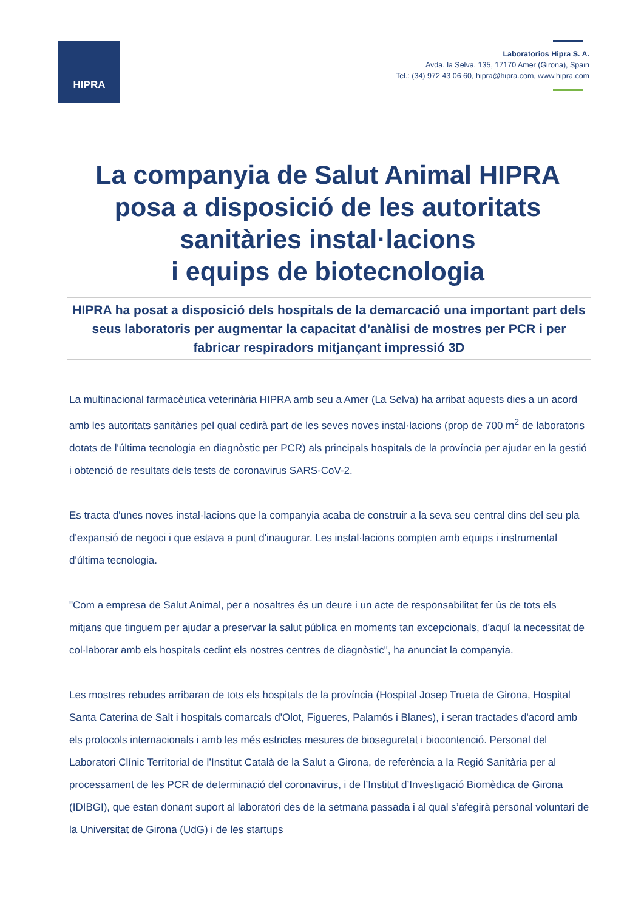HIPRA
Laboratorios Hipra S. A.
Avda. la Selva. 135, 17170 Amer (Girona), Spain
Tel.: (34) 972 43 06 60, hipra@hipra.com, www.hipra.com
La companyia de Salut Animal HIPRA posa a disposició de les autoritats sanitàries instal·lacions
i equips de biotecnologia
HIPRA ha posat a disposició dels hospitals de la demarcació una important part dels seus laboratoris per augmentar la capacitat d’anàlisi de mostres per PCR i per fabricar respiradors mitjançant impressió 3D
La multinacional farmacèutica veterinària HIPRA amb seu a Amer (La Selva) ha arribat aquests dies a un acord amb les autoritats sanitàries pel qual cedirà part de les seves noves instal·lacions (prop de 700 m<sup>2</sup> de laboratoris dotats de l'última tecnologia en diagnòstic per PCR) als principals hospitals de la província per ajudar en la gestió i obtenció de resultats dels tests de coronavirus SARS-CoV-2.
Es tracta d'unes noves instal·lacions que la companyia acaba de construir a la seva seu central dins del seu pla d'expansió de negoci i que estava a punt d'inaugurar. Les instal·lacions compten amb equips i instrumental d'última tecnologia.
"Com a empresa de Salut Animal, per a nosaltres és un deure i un acte de responsabilitat fer ús de tots els mitjans que tinguem per ajudar a preservar la salut pública en moments tan excepcionals, d'aquí la necessitat de col·laborar amb els hospitals cedint els nostres centres de diagnòstic", ha anunciat la companyia.
Les mostres rebudes arribaran de tots els hospitals de la província (Hospital Josep Trueta de Girona, Hospital Santa Caterina de Salt i hospitals comarcals d'Olot, Figueres, Palamós i Blanes), i seran tractades d'acord amb els protocols internacionals i amb les més estrictes mesures de bioseguretat i biocontenció. Personal del Laboratori Clínic Territorial de l’Institut Català de la Salut a Girona, de referència a la Regió Sanitària per al processament de les PCR de determinació del coronavirus, i de l’Institut d’Investigació Biomèdica de Girona (IDIBGI), que estan donant suport al laboratori des de la setmana passada i al qual s’afegirà personal voluntari de la Universitat de Girona (UdG) i de les startups